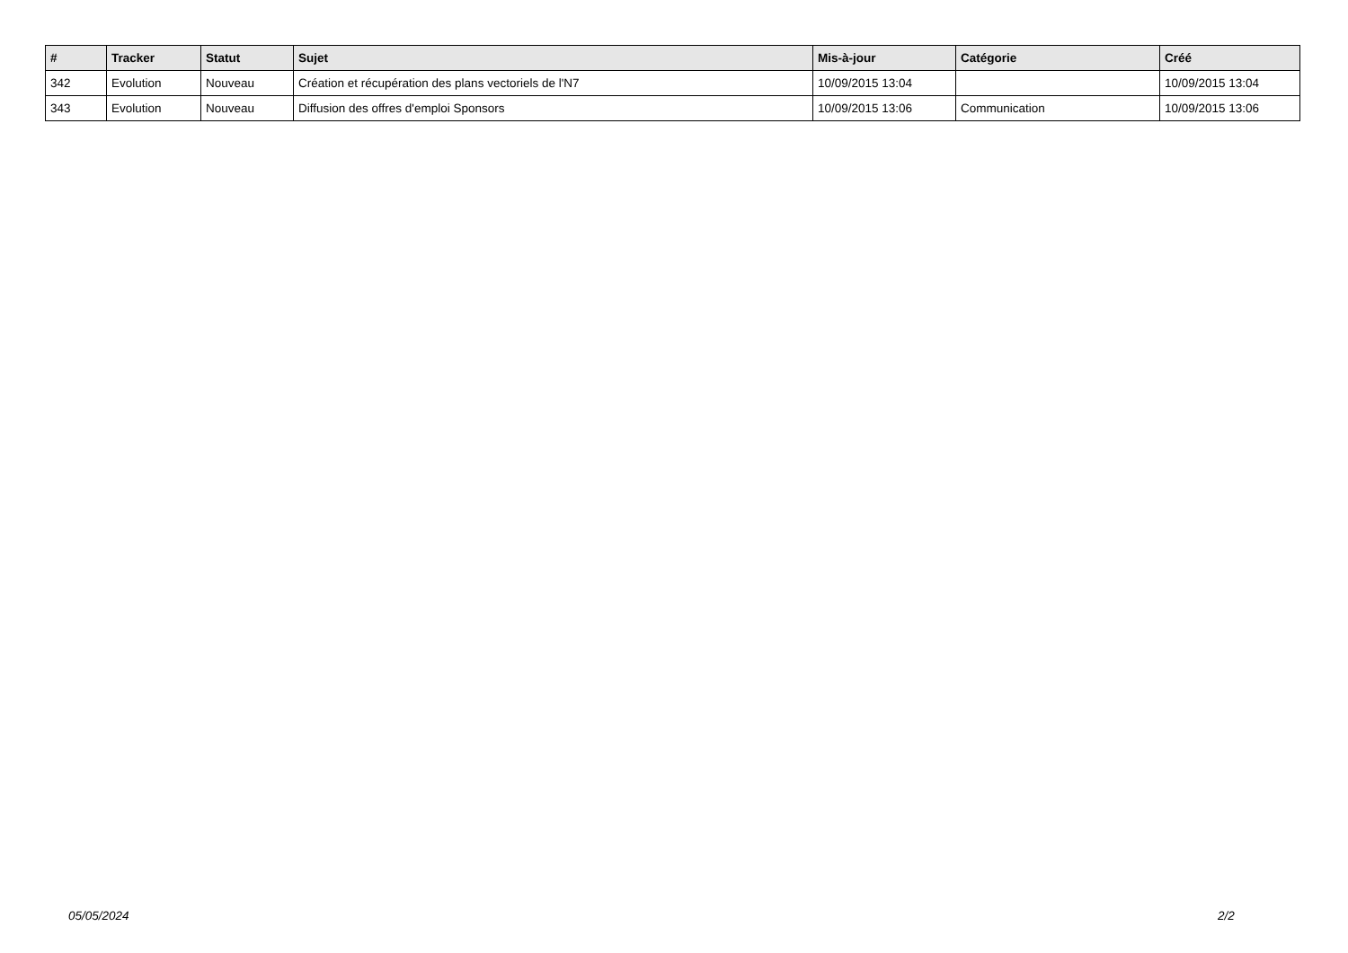| # | Tracker | Statut | Sujet | Mis-à-jour | Catégorie | Créé |
| --- | --- | --- | --- | --- | --- | --- |
| 342 | Evolution | Nouveau | Création et récupération des plans vectoriels de l'N7 | 10/09/2015 13:04 | | 10/09/2015 13:04 |
| 343 | Evolution | Nouveau | Diffusion des offres d'emploi Sponsors | 10/09/2015 13:06 | Communication | 10/09/2015 13:06 |
05/05/2024 2/2